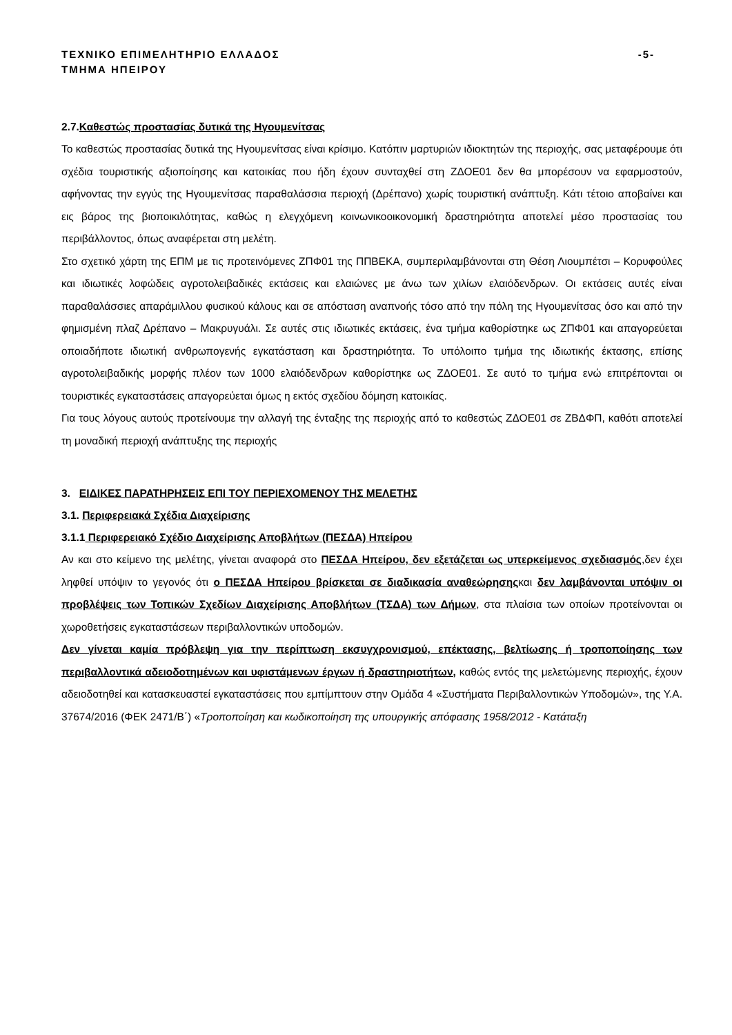ΤΕΧΝΙΚΟ ΕΠΙΜΕΛΗΤΗΡΙΟ ΕΛΛΑΔΟΣ -5-
ΤΜΗΜΑ ΗΠΕΙΡΟΥ
2.7.Καθεστώς προστασίας δυτικά της Ηγουμενίτσας
Το καθεστώς προστασίας δυτικά της Ηγουμενίτσας είναι κρίσιμο. Κατόπιν μαρτυριών ιδιοκτητών της περιοχής, σας μεταφέρουμε ότι σχέδια τουριστικής αξιοποίησης και κατοικίας που ήδη έχουν συνταχθεί στη ΖΔΟΕ01 δεν θα μπορέσουν να εφαρμοστούν, αφήνοντας την εγγύς της Ηγουμενίτσας παραθαλάσσια περιοχή (Δρέπανο) χωρίς τουριστική ανάπτυξη. Κάτι τέτοιο αποβαίνει και εις βάρος της βιοποικιλότητας, καθώς η ελεγχόμενη κοινωνικοοικονομική δραστηριότητα αποτελεί μέσο προστασίας του περιβάλλοντος, όπως αναφέρεται στη μελέτη.
Στο σχετικό χάρτη της ΕΠΜ με τις προτεινόμενες ΖΠΦ01 της ΠΠΒΕΚΑ, συμπεριλαμβάνονται στη Θέση Λιουμπέτσι – Κορυφούλες και ιδιωτικές λοφώδεις αγροτολειβαδικές εκτάσεις και ελαιώνες με άνω των χιλίων ελαιόδενδρων. Οι εκτάσεις αυτές είναι παραθαλάσσιες απαράμιλλου φυσικού κάλους και σε απόσταση αναπνοής τόσο από την πόλη της Ηγουμενίτσας όσο και από την φημισμένη πλαζ Δρέπανο – Μακρυγυάλι. Σε αυτές στις ιδιωτικές εκτάσεις, ένα τμήμα καθορίστηκε ως ΖΠΦ01 και απαγορεύεται οποιαδήποτε ιδιωτική ανθρωπογενής εγκατάσταση και δραστηριότητα. Το υπόλοιπο τμήμα της ιδιωτικής έκτασης, επίσης αγροτολειβαδικής μορφής πλέον των 1000 ελαιόδενδρων καθορίστηκε ως ΖΔΟΕ01. Σε αυτό το τμήμα ενώ επιτρέπονται οι τουριστικές εγκαταστάσεις απαγορεύεται όμως η εκτός σχεδίου δόμηση κατοικίας.
Για τους λόγους αυτούς προτείνουμε την αλλαγή της ένταξης της περιοχής από το καθεστώς ΖΔΟΕ01 σε ΖΒΔΦΠ, καθότι αποτελεί τη μοναδική περιοχή ανάπτυξης της περιοχής
3. ΕΙΔΙΚΕΣ ΠΑΡΑΤΗΡΗΣΕΙΣ ΕΠΙ ΤΟΥ ΠΕΡΙΕΧΟΜΕΝΟΥ ΤΗΣ ΜΕΛΕΤΗΣ
3.1. Περιφερειακά Σχέδια Διαχείρισης
3.1.1 Περιφερειακό Σχέδιο Διαχείρισης Αποβλήτων (ΠΕΣΔΑ) Ηπείρου
Αν και στο κείμενο της μελέτης, γίνεται αναφορά στο ΠΕΣΔΑ Ηπείρου, δεν εξετάζεται ως υπερκείμενος σχεδιασμός,δεν έχει ληφθεί υπόψιν το γεγονός ότι ο ΠΕΣΔΑ Ηπείρου βρίσκεται σε διαδικασία αναθεώρησηςκαι δεν λαμβάνονται υπόψιν οι προβλέψεις των Τοπικών Σχεδίων Διαχείρισης Αποβλήτων (ΤΣΔΑ) των Δήμων, στα πλαίσια των οποίων προτείνονται οι χωροθετήσεις εγκαταστάσεων περιβαλλοντικών υποδομών.
Δεν γίνεται καμία πρόβλεψη για την περίπτωση εκσυγχρονισμού, επέκτασης, βελτίωσης ή τροποποίησης των περιβαλλοντικά αδειοδοτημένων και υφιστάμενων έργων ή δραστηριοτήτων, καθώς εντός της μελετώμενης περιοχής, έχουν αδειοδοτηθεί και κατασκευαστεί εγκαταστάσεις που εμπίμπτουν στην Ομάδα 4 «Συστήματα Περιβαλλοντικών Υποδομών», της Υ.Α. 37674/2016 (ΦΕΚ 2471/Β΄) «Τροποποίηση και κωδικοποίηση της υπουργικής απόφασης 1958/2012 - Κατάταξη